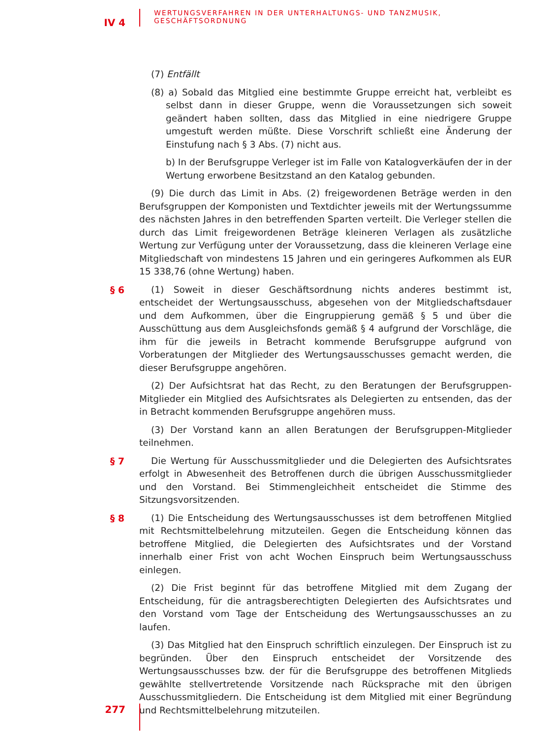IV 4
WERTUNGSVERFAHREN IN DER UNTERHALTUNGS- UND TANZMUSIK,
GESCHÄFTSORDNUNG
(7) Entfällt
(8) a) Sobald das Mitglied eine bestimmte Gruppe erreicht hat, verbleibt es selbst dann in dieser Gruppe, wenn die Voraussetzungen sich soweit geändert haben sollten, dass das Mitglied in eine niedrigere Gruppe umgestuft werden müßte. Diese Vorschrift schließt eine Änderung der Einstufung nach § 3 Abs. (7) nicht aus.
b) In der Berufsgruppe Verleger ist im Falle von Katalogverkäufen der in der Wertung erworbene Besitzstand an den Katalog gebunden.
(9) Die durch das Limit in Abs. (2) freigewordenen Beträge werden in den Berufsgruppen der Komponisten und Textdichter jeweils mit der Wertungssumme des nächsten Jahres in den betreffenden Sparten verteilt. Die Verleger stellen die durch das Limit freigewordenen Beträge kleineren Verlagen als zusätzliche Wertung zur Verfügung unter der Voraussetzung, dass die kleineren Verlage eine Mitgliedschaft von mindestens 15 Jahren und ein geringeres Aufkommen als EUR 15 338,76 (ohne Wertung) haben.
§ 6
(1) Soweit in dieser Geschäftsordnung nichts anderes bestimmt ist, entscheidet der Wertungsausschuss, abgesehen von der Mitgliedschaftsdauer und dem Aufkommen, über die Eingruppierung gemäß § 5 und über die Ausschüttung aus dem Ausgleichsfonds gemäß § 4 aufgrund der Vorschläge, die ihm für die jeweils in Betracht kommende Berufsgruppe aufgrund von Vorberatungen der Mitglieder des Wertungsausschusses gemacht werden, die dieser Berufsgruppe angehören.
(2) Der Aufsichtsrat hat das Recht, zu den Beratungen der Berufsgruppen-Mitglieder ein Mitglied des Aufsichtsrates als Delegierten zu entsenden, das der in Betracht kommenden Berufsgruppe angehören muss.
(3) Der Vorstand kann an allen Beratungen der Berufsgruppen-Mitglieder teilnehmen.
§ 7
Die Wertung für Ausschussmitglieder und die Delegierten des Aufsichtsrates erfolgt in Abwesenheit des Betroffenen durch die übrigen Ausschussmitglieder und den Vorstand. Bei Stimmengleichheit entscheidet die Stimme des Sitzungsvorsitzenden.
§ 8
(1) Die Entscheidung des Wertungsausschusses ist dem betroffenen Mitglied mit Rechtsmittelbelehrung mitzuteilen. Gegen die Entscheidung können das betroffene Mitglied, die Delegierten des Aufsichtsrates und der Vorstand innerhalb einer Frist von acht Wochen Einspruch beim Wertungsausschuss einlegen.
(2) Die Frist beginnt für das betroffene Mitglied mit dem Zugang der Entscheidung, für die antragsberechtigten Delegierten des Aufsichtsrates und den Vorstand vom Tage der Entscheidung des Wertungsausschusses an zu laufen.
(3) Das Mitglied hat den Einspruch schriftlich einzulegen. Der Einspruch ist zu begründen. Über den Einspruch entscheidet der Vorsitzende des Wertungsausschusses bzw. der für die Berufsgruppe des betroffenen Mitglieds gewählte stellvertretende Vorsitzende nach Rücksprache mit den übrigen Ausschussmitgliedern. Die Entscheidung ist dem Mitglied mit einer Begründung und Rechtsmittelbelehrung mitzuteilen.
277